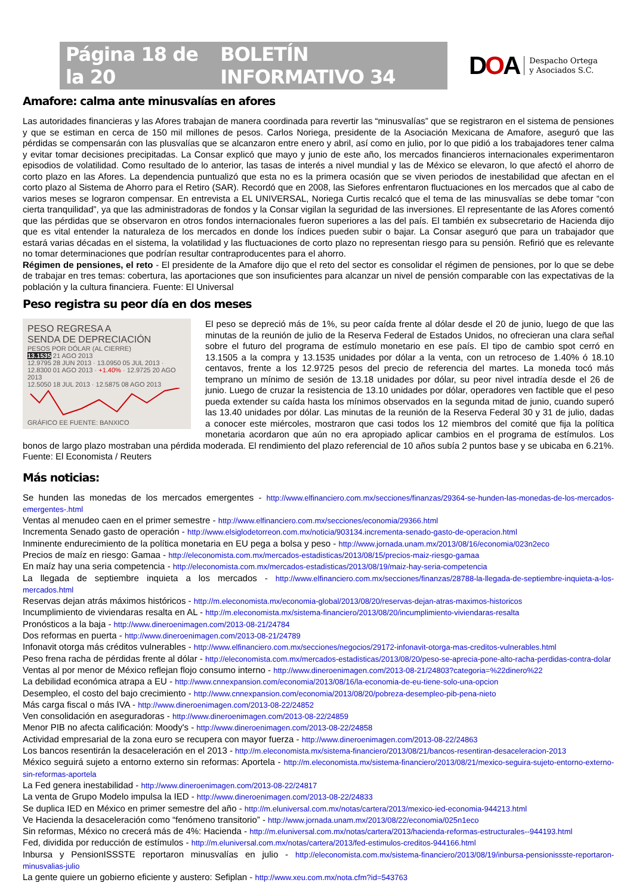Página 18 de la 20 BOLETÍN INFORMATIVO 34
D OA Despacho Ortega
y Asociados S.C.
Amafore: calma ante minusvalías en afores
Las autoridades financieras y las Afores trabajan de manera coordinada para revertir las “minusvalías” que se registraron en el sistema de pensiones y que se estiman en cerca de 150 mil millones de pesos. Carlos Noriega, presidente de la Asociación Mexicana de Amafore, aseguró que las pérdidas se compensarán con las plusvalías que se alcanzaron entre enero y abril, así como en julio, por lo que pidió a los trabajadores tener calma y evitar tomar decisiones precipitadas. La Consar explicó que mayo y junio de este año, los mercados financieros internacionales experimentaron episodios de volatilidad. Como resultado de lo anterior, las tasas de interés a nivel mundial y las de México se elevaron, lo que afectó el ahorro de corto plazo en las Afores. La dependencia puntualizó que esta no es la primera ocasión que se viven periodos de inestabilidad que afectan en el corto plazo al Sistema de Ahorro para el Retiro (SAR). Recordó que en 2008, las Siefores enfrentaron fluctuaciones en los mercados que al cabo de varios meses se lograron compensar. En entrevista a EL UNIVERSAL, Noriega Curtis recalcó que el tema de las minusvalías se debe tomar “con cierta tranquilidad”, ya que las administradoras de fondos y la Consar vigilan la seguridad de las inversiones. El representante de las Afores comentó que las pérdidas que se observaron en otros fondos internacionales fueron superiores a las del país. El también ex subsecretario de Hacienda dijo que es vital entender la naturaleza de los mercados en donde los índices pueden subir o bajar. La Consar aseguró que para un trabajador que estará varias décadas en el sistema, la volatilidad y las fluctuaciones de corto plazo no representan riesgo para su pensión. Refirió que es relevante no tomar determinaciones que podrían resultar contraproducentes para el ahorro.
Régimen de pensiones, el reto - El presidente de la Amafore dijo que el reto del sector es consolidar el régimen de pensiones, por lo que se debe de trabajar en tres temas: cobertura, las aportaciones que son insuficientes para alcanzar un nivel de pensión comparable con las expectativas de la población y la cultura financiera. Fuente: El Universal
Peso registra su peor día en dos meses
PESO REGRESA A
SENDA DE DEPRECIACIÓN
PESOS POR DÓLAR (AL CIERRE)
13.1535 21 AGO 2013
12.9795 28 JUN 2013 · 13.0950 05 JUL 2013 · 12.8300 01 AGO 2013 · +1.40% · 12.9725 20 AGO 2013
12.5050 18 JUL 2013 · 12.5875 08 AGO 2013
GRÁFICO EE FUENTE: BANXICO
El peso se depreció más de 1%, su peor caída frente al dólar desde el 20 de junio, luego de que las minutas de la reunión de julio de la Reserva Federal de Estados Unidos, no ofrecieran una clara señal sobre el futuro del programa de estímulo monetario en ese país. El tipo de cambio spot cerró en 13.1505 a la compra y 13.1535 unidades por dólar a la venta, con un retroceso de 1.40% ó 18.10 centavos, frente a los 12.9725 pesos del precio de referencia del martes. La moneda tocó más temprano un mínimo de sesión de 13.18 unidades por dólar, su peor nivel intradía desde el 26 de junio. Luego de cruzar la resistencia de 13.10 unidades por dólar, operadores ven factible que el peso pueda extender su caída hasta los mínimos observados en la segunda mitad de junio, cuando superó las 13.40 unidades por dólar. Las minutas de la reunión de la Reserva Federal 30 y 31 de julio, dadas a conocer este miércoles, mostraron que casi todos los 12 miembros del comité que fija la política monetaria acordaron que aún no era apropiado aplicar cambios en el programa de estímulos. Los bonos de largo plazo mostraban una pérdida moderada. El rendimiento del plazo referencial de 10 años subía 2 puntos base y se ubicaba en 6.21%. Fuente: El Economista / Reuters
Más noticias:
Se hunden las monedas de los mercados emergentes - http://www.elfinanciero.com.mx/secciones/finanzas/29364-se-hunden-las-monedas-de-los-mercados-emergentes-.html
Ventas al menudeo caen en el primer semestre - http://www.elfinanciero.com.mx/secciones/economia/29366.html
Incrementa Senado gasto de operación - http://www.elsiglodetorreon.com.mx/noticia/903134.incrementa-senado-gasto-de-operacion.html
Inminente endurecimiento de la política monetaria en EU pega a bolsa y peso - http://www.jornada.unam.mx/2013/08/16/economia/023n2eco
Precios de maíz en riesgo: Gamaa - http://eleconomista.com.mx/mercados-estadisticas/2013/08/15/precios-maiz-riesgo-gamaa
En maíz hay una seria competencia - http://eleconomista.com.mx/mercados-estadisticas/2013/08/19/maiz-hay-seria-competencia
La llegada de septiembre inquieta a los mercados - http://www.elfinanciero.com.mx/secciones/finanzas/28788-la-llegada-de-septiembre-inquieta-a-los-mercados.html
Reservas dejan atrás máximos históricos - http://m.eleconomista.mx/economia-global/2013/08/20/reservas-dejan-atras-maximos-historicos
Incumplimiento de viviendaras resalta en AL - http://m.eleconomista.mx/sistema-financiero/2013/08/20/incumplimiento-viviendaras-resalta
Pronósticos a la baja - http://www.dineroenimagen.com/2013-08-21/24784
Dos reformas en puerta - http://www.dineroenimagen.com/2013-08-21/24789
Infonavit otorga más créditos vulnerables - http://www.elfinanciero.com.mx/secciones/negocios/29172-infonavit-otorga-mas-creditos-vulnerables.html
Peso frena racha de pérdidas frente al dólar - http://eleconomista.com.mx/mercados-estadisticas/2013/08/20/peso-se-aprecia-pone-alto-racha-perdidas-contra-dolar
Ventas al por menor de México reflejan flojo consumo interno - http://www.dineroenimagen.com/2013-08-21/24803?categoria=%22dinero%22
La debilidad económica atrapa a EU - http://www.cnnexpansion.com/economia/2013/08/16/la-economia-de-eu-tiene-solo-una-opcion
Desempleo, el costo del bajo crecimiento - http://www.cnnexpansion.com/economia/2013/08/20/pobreza-desempleo-pib-pena-nieto
Más carga fiscal o más IVA - http://www.dineroenimagen.com/2013-08-22/24852
Ven consolidación en aseguradoras - http://www.dineroenimagen.com/2013-08-22/24859
Menor PIB no afecta calificación: Moody's - http://www.dineroenimagen.com/2013-08-22/24858
Actividad empresarial de la zona euro se recupera con mayor fuerza - http://www.dineroenimagen.com/2013-08-22/24863
Los bancos resentirán la desaceleración en el 2013 - http://m.eleconomista.mx/sistema-financiero/2013/08/21/bancos-resentiran-desaceleracion-2013
México seguirá sujeto a entorno externo sin reformas: Aportela - http://m.eleconomista.mx/sistema-financiero/2013/08/21/mexico-seguira-sujeto-entorno-externo-sin-reformas-aportela
La Fed genera inestabilidad - http://www.dineroenimagen.com/2013-08-22/24817
La venta de Grupo Modelo impulsa la IED - http://www.dineroenimagen.com/2013-08-22/24833
Se duplica IED en México en primer semestre del año - http://m.eluniversal.com.mx/notas/cartera/2013/mexico-ied-economia-944213.html
Ve Hacienda la desaceleración como “fenómeno transitorio” - http://www.jornada.unam.mx/2013/08/22/economia/025n1eco
Sin reformas, México no crecerá más de 4%: Hacienda - http://m.eluniversal.com.mx/notas/cartera/2013/hacienda-reformas-estructurales--944193.html
Fed, dividida por reducción de estímulos - http://m.eluniversal.com.mx/notas/cartera/2013/fed-estimulos-creditos-944166.html
Inbursa y PensionISSSTE reportaron minusvalías en julio - http://eleconomista.com.mx/sistema-financiero/2013/08/19/inbursa-pensionissste-reportaron-minusvalias-julio
La gente quiere un gobierno eficiente y austero: Sefiplan - http://www.xeu.com.mx/nota.cfm?id=543763